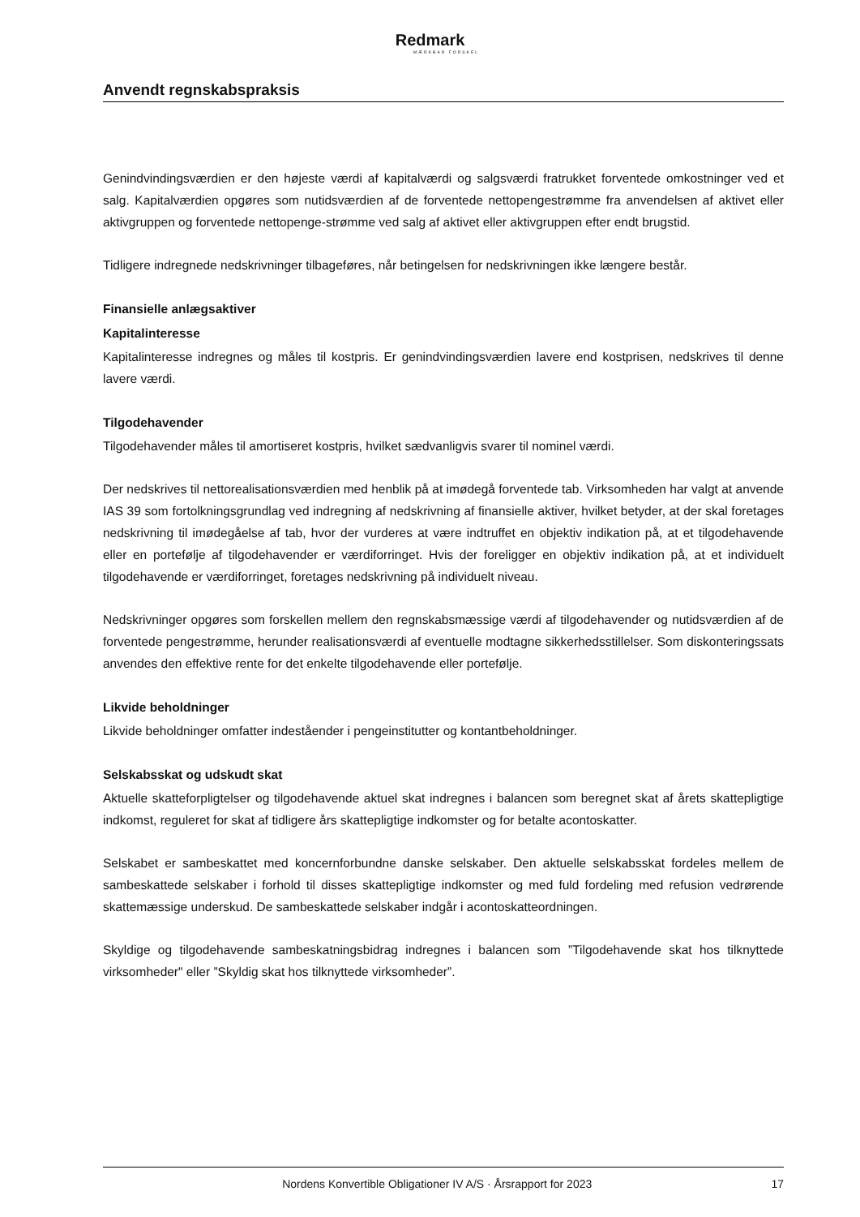Redmark
MÆRKBAR FORSKEL
Anvendt regnskabspraksis
Genindvindingsværdien er den højeste værdi af kapitalværdi og salgsværdi fratrukket forventede omkostninger ved et salg. Kapitalværdien opgøres som nutidsværdien af de forventede nettopengestrømme fra anvendelsen af aktivet eller aktivgruppen og forventede nettopenge-strømme ved salg af aktivet eller aktivgruppen efter endt brugstid.
Tidligere indregnede nedskrivninger tilbageføres, når betingelsen for nedskrivningen ikke længere består.
Finansielle anlægsaktiver
Kapitalinteresse
Kapitalinteresse indregnes og måles til kostpris. Er genindvindingsværdien lavere end kostprisen, nedskrives til denne lavere værdi.
Tilgodehavender
Tilgodehavender måles til amortiseret kostpris, hvilket sædvanligvis svarer til nominel værdi.
Der nedskrives til nettorealisationsværdien med henblik på at imødegå forventede tab. Virksomheden har valgt at anvende IAS 39 som fortolkningsgrundlag ved indregning af nedskrivning af finansielle aktiver, hvilket betyder, at der skal foretages nedskrivning til imødegåelse af tab, hvor der vurderes at være indtruffet en objektiv indikation på, at et tilgodehavende eller en portefølje af tilgodehavender er værdiforringet. Hvis der foreligger en objektiv indikation på, at et individuelt tilgodehavende er værdiforringet, foretages nedskrivning på individuelt niveau.
Nedskrivninger opgøres som forskellen mellem den regnskabsmæssige værdi af tilgodehavender og nutidsværdien af de forventede pengestrømme, herunder realisationsværdi af eventuelle modtagne sikkerhedsstillelser. Som diskonteringssats anvendes den effektive rente for det enkelte tilgodehavende eller portefølje.
Likvide beholdninger
Likvide beholdninger omfatter indeståender i pengeinstitutter og kontantbeholdninger.
Selskabsskat og udskudt skat
Aktuelle skatteforpligtelser og tilgodehavende aktuel skat indregnes i balancen som beregnet skat af årets skattepligtige indkomst, reguleret for skat af tidligere års skattepligtige indkomster og for betalte acontoskatter.
Selskabet er sambeskattet med koncernforbundne danske selskaber. Den aktuelle selskabsskat fordeles mellem de sambeskattede selskaber i forhold til disses skattepligtige indkomster og med fuld fordeling med refusion vedrørende skattemæssige underskud. De sambeskattede selskaber indgår i acontoskatteordningen.
Skyldige og tilgodehavende sambeskatningsbidrag indregnes i balancen som ”Tilgodehavende skat hos tilknyttede virksomheder" eller ”Skyldig skat hos tilknyttede virksomheder”.
Nordens Konvertible Obligationer IV A/S · Årsrapport for 2023 17